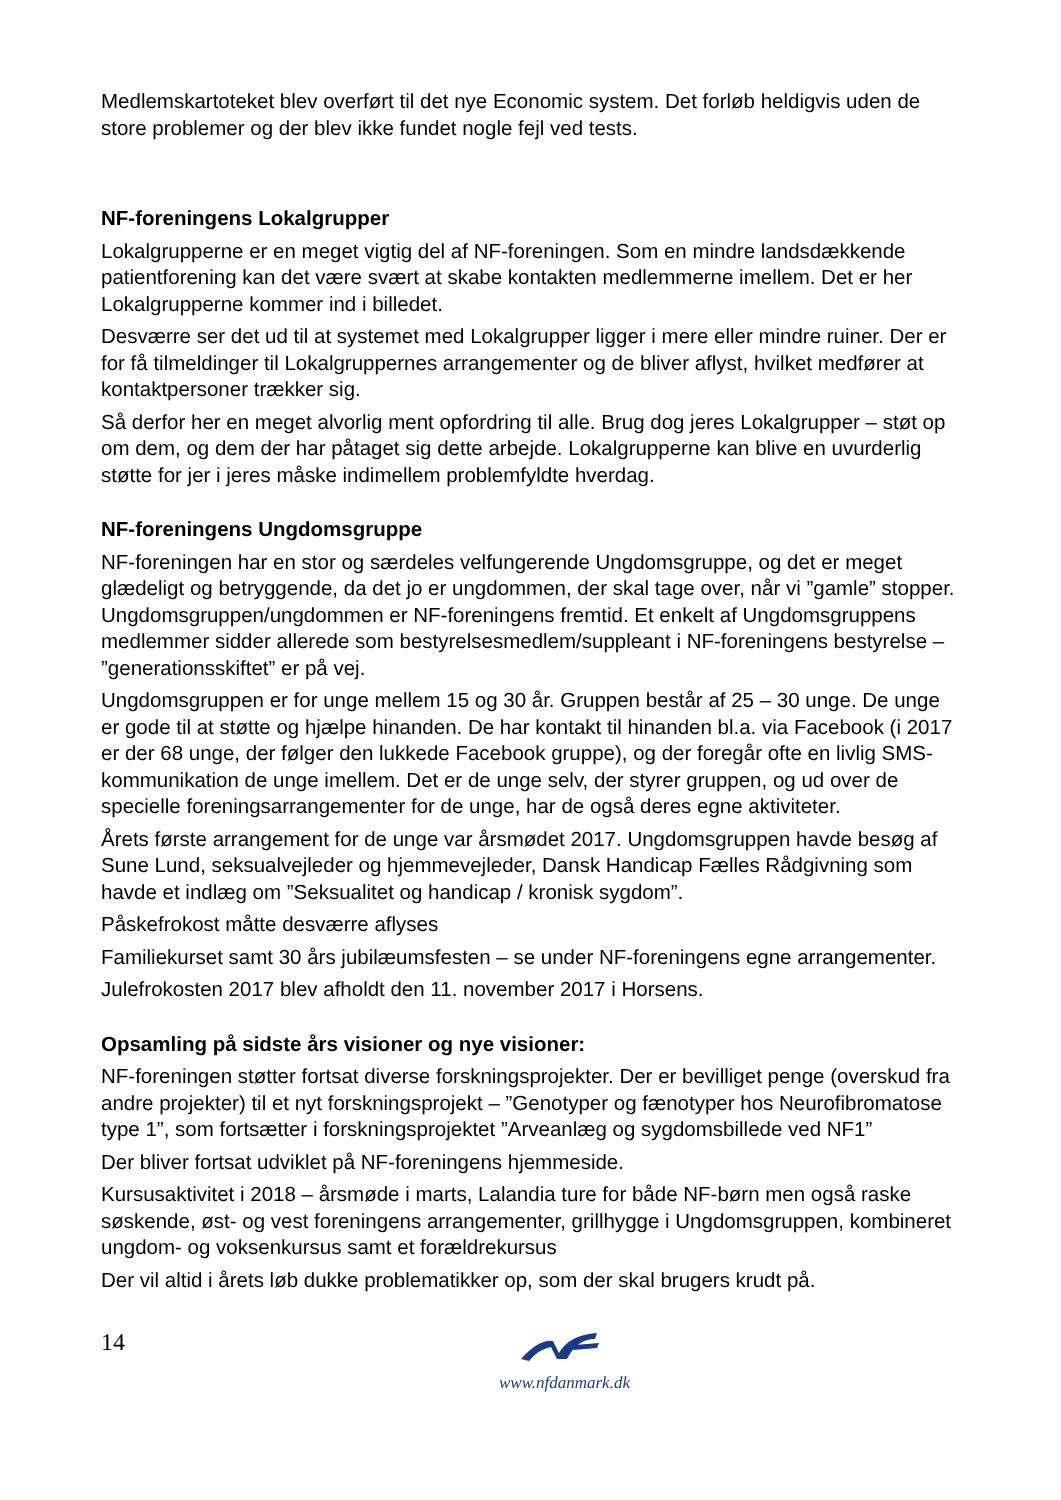Medlemskartoteket blev overført til det nye Economic system. Det forløb heldigvis uden de store problemer og der blev ikke fundet nogle fejl ved tests.
NF-foreningens Lokalgrupper
Lokalgrupperne er en meget vigtig del af NF-foreningen. Som en mindre landsdækkende patientforening kan det være svært at skabe kontakten medlemmerne imellem. Det er her Lokalgrupperne kommer ind i billedet.
Desværre ser det ud til at systemet med Lokalgrupper ligger i mere eller mindre ruiner. Der er for få tilmeldinger til Lokalgruppernes arrangementer og de bliver aflyst, hvilket medfører at kontaktpersoner trækker sig.
Så derfor her en meget alvorlig ment opfordring til alle. Brug dog jeres Lokalgrupper – støt op om dem, og dem der har påtaget sig dette arbejde. Lokalgrupperne kan blive en uvurderlig støtte for jer i jeres måske indimellem problemfyldte hverdag.
NF-foreningens Ungdomsgruppe
NF-foreningen har en stor og særdeles velfungerende Ungdomsgruppe, og det er meget glædeligt og betryggende, da det jo er ungdommen, der skal tage over, når vi ”gamle” stopper. Ungdomsgruppen/ungdommen er NF-foreningens fremtid. Et enkelt af Ungdomsgruppens medlemmer sidder allerede som bestyrelsesmedlem/suppleant i NF-foreningens bestyrelse – ”generationsskiftet” er på vej.
Ungdomsgruppen er for unge mellem 15 og 30 år. Gruppen består af 25 – 30 unge. De unge er gode til at støtte og hjælpe hinanden. De har kontakt til hinanden bl.a. via Facebook (i 2017 er der 68 unge, der følger den lukkede Facebook gruppe), og der foregår ofte en livlig SMS-kommunikation de unge imellem. Det er de unge selv, der styrer gruppen, og ud over de specielle foreningsarrangementer for de unge, har de også deres egne aktiviteter.
Årets første arrangement for de unge var årsmødet 2017. Ungdomsgruppen havde besøg af Sune Lund, seksualvejleder og hjemmevejleder, Dansk Handicap Fælles Rådgivning som havde et indlæg om ”Seksualitet og handicap / kronisk sygdom”.
Påskefrokost måtte desværre aflyses
Familiekurset samt 30 års jubilæumsfesten – se under NF-foreningens egne arrangementer.
Julefrokosten 2017 blev afholdt den 11. november 2017 i Horsens.
Opsamling på sidste års visioner og nye visioner:
NF-foreningen støtter fortsat diverse forskningsprojekter. Der er bevilliget penge (overskud fra andre projekter) til et nyt forskningsprojekt – ”Genotyper og fænotyper hos Neurofibromatose type 1”, som fortsætter i forskningsprojektet ”Arveanlæg og sygdomsbillede ved NF1”
Der bliver fortsat udviklet på NF-foreningens hjemmeside.
Kursusaktivitet i 2018 – årsmøde i marts, Lalandia ture for både NF-børn men også raske søskende, øst- og vest foreningens arrangementer, grillhygge i Ungdomsgruppen, kombineret ungdom- og voksenkursus samt et forældrekursus
Der vil altid i årets løb dukke problematikker op, som der skal brugers krudt på.
14
www.nfdanmark.dk